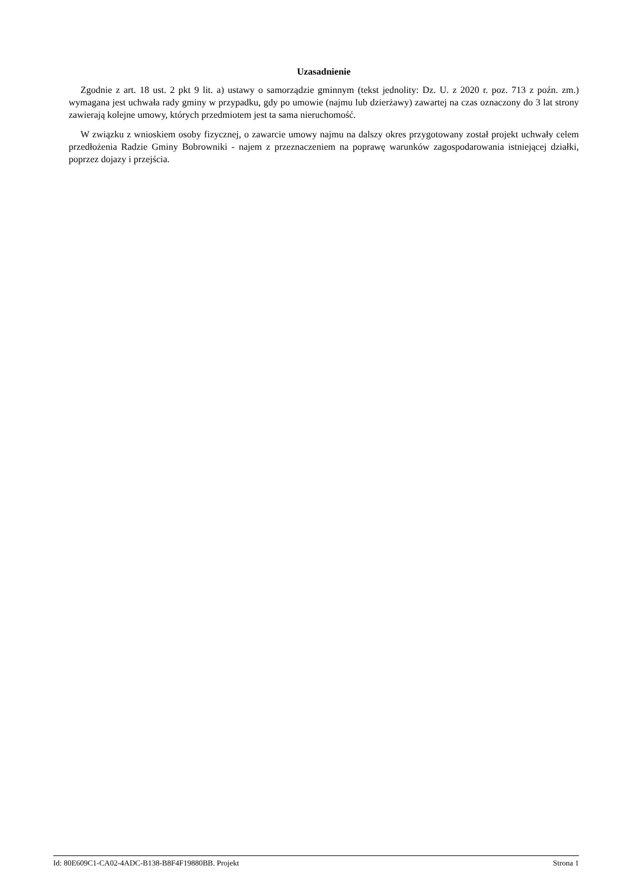Uzasadnienie
Zgodnie z art. 18 ust. 2 pkt 9 lit. a) ustawy o samorządzie gminnym (tekst jednolity: Dz. U. z 2020 r. poz. 713 z poźn. zm.) wymagana jest uchwała rady gminy w przypadku, gdy po umowie (najmu lub dzierżawy) zawartej na czas oznaczony do 3 lat strony zawierają kolejne umowy, których przedmiotem jest ta sama nieruchomość.
W związku z wnioskiem osoby fizycznej, o zawarcie umowy najmu na dalszy okres przygotowany został projekt uchwały celem przedłożenia Radzie Gminy Bobrowniki - najem z przeznaczeniem na poprawę warunków zagospodarowania istniejącej działki, poprzez dojazy i przejścia.
Id: 80E609C1-CA02-4ADC-B138-B8F4F19880BB. Projekt Strona 1